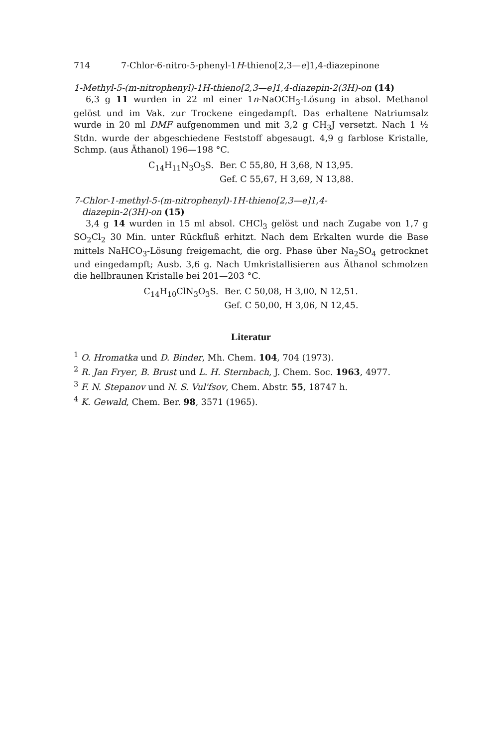714 7-Chlor-6-nitro-5-phenyl-1H-thieno[2,3—e]1,4-diazepinone
1-Methyl-5-(m-nitrophenyl)-1H-thieno[2,3—e]1,4-diazepin-2(3H)-on (14)
6,3 g 11 wurden in 22 ml einer 1n-NaOCH<sub>3</sub>-Lösung in absol. Methanol gelöst und im Vak. zur Trockene eingedampft. Das erhaltene Natriumsalz wurde in 20 ml DMF aufgenommen und mit 3,2 g CH<sub>3</sub>J versetzt. Nach 1 ½ Stdn. wurde der abgeschiedene Feststoff abgesaugt. 4,9 g farblose Kristalle, Schmp. (aus Äthanol) 196—198 °C.
C<sub>14</sub>H<sub>11</sub>N<sub>3</sub>O<sub>3</sub>S. Ber. C 55,80, H 3,68, N 13,95. Gef. C 55,67, H 3,69, N 13,88.
7-Chlor-1-methyl-5-(m-nitrophenyl)-1H-thieno[2,3—e]1,4-
diazepin-2(3H)-on (15)
3,4 g 14 wurden in 15 ml absol. CHCl<sub>3</sub> gelöst und nach Zugabe von 1,7 g SO<sub>2</sub>Cl<sub>2</sub> 30 Min. unter Rückfluß erhitzt. Nach dem Erkalten wurde die Base mittels NaHCO<sub>3</sub>-Lösung freigemacht, die org. Phase über Na<sub>2</sub>SO<sub>4</sub> getrocknet und eingedampft; Ausb. 3,6 g. Nach Umkristallisieren aus Äthanol schmolzen die hellbraunen Kristalle bei 201—203 °C.
C<sub>14</sub>H<sub>10</sub>ClN<sub>3</sub>O<sub>3</sub>S. Ber. C 50,08, H 3,00, N 12,51. Gef. C 50,00, H 3,06, N 12,45.
Literatur
<sup>1</sup> O. Hromatka und D. Binder, Mh. Chem. 104, 704 (1973).
<sup>2</sup> R. Jan Fryer, B. Brust und L. H. Sternbach, J. Chem. Soc. 1963, 4977.
<sup>3</sup> F. N. Stepanov und N. S. Vul'fsov, Chem. Abstr. 55, 18747 h.
<sup>4</sup> K. Gewald, Chem. Ber. 98, 3571 (1965).